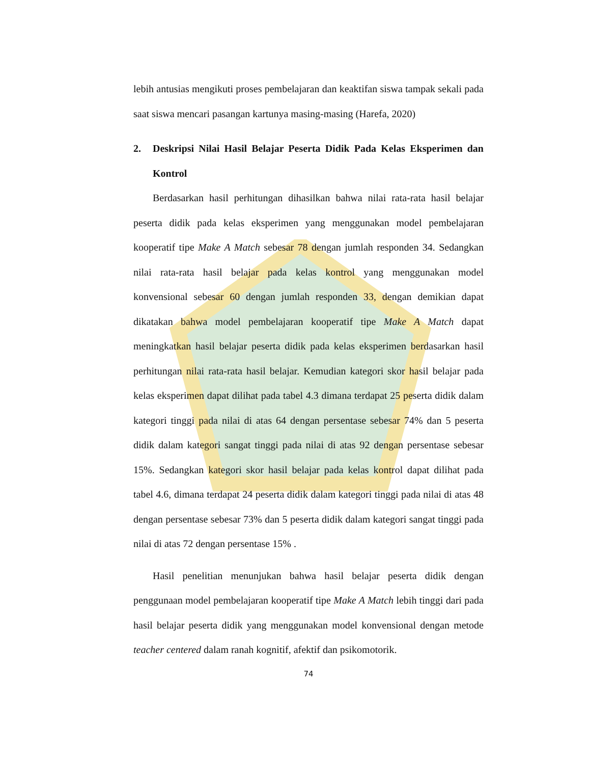lebih antusias mengikuti proses pembelajaran dan keaktifan siswa tampak sekali pada saat siswa mencari pasangan kartunya masing-masing (Harefa, 2020)
2. Deskripsi Nilai Hasil Belajar Peserta Didik Pada Kelas Eksperimen dan Kontrol
Berdasarkan hasil perhitungan dihasilkan bahwa nilai rata-rata hasil belajar peserta didik pada kelas eksperimen yang menggunakan model pembelajaran kooperatif tipe Make A Match sebesar 78 dengan jumlah responden 34. Sedangkan nilai rata-rata hasil belajar pada kelas kontrol yang menggunakan model konvensional sebesar 60 dengan jumlah responden 33, dengan demikian dapat dikatakan bahwa model pembelajaran kooperatif tipe Make A Match dapat meningkatkan hasil belajar peserta didik pada kelas eksperimen berdasarkan hasil perhitungan nilai rata-rata hasil belajar. Kemudian kategori skor hasil belajar pada kelas eksperimen dapat dilihat pada tabel 4.3 dimana terdapat 25 peserta didik dalam kategori tinggi pada nilai di atas 64 dengan persentase sebesar 74% dan 5 peserta didik dalam kategori sangat tinggi pada nilai di atas 92 dengan persentase sebesar 15%. Sedangkan kategori skor hasil belajar pada kelas kontrol dapat dilihat pada tabel 4.6, dimana terdapat 24 peserta didik dalam kategori tinggi pada nilai di atas 48 dengan persentase sebesar 73% dan 5 peserta didik dalam kategori sangat tinggi pada nilai di atas 72 dengan persentase 15% .
Hasil penelitian menunjukan bahwa hasil belajar peserta didik dengan penggunaan model pembelajaran kooperatif tipe Make A Match lebih tinggi dari pada hasil belajar peserta didik yang menggunakan model konvensional dengan metode teacher centered dalam ranah kognitif, afektif dan psikomotorik.
74